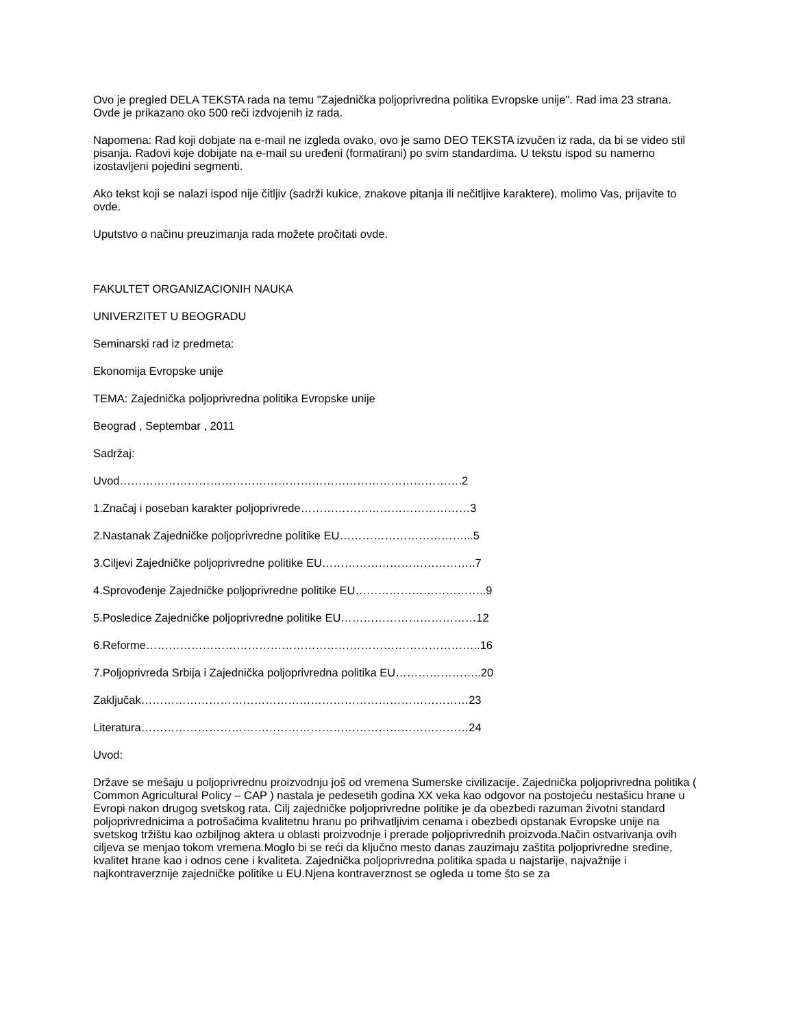Ovo je pregled DELA TEKSTA rada na temu "Zajednička poljoprivredna politika Evropske unije". Rad ima 23 strana. Ovde je prikazano oko 500 reči izdvojenih iz rada.
Napomena: Rad koji dobjate na e-mail ne izgleda ovako, ovo je samo DEO TEKSTA izvučen iz rada, da bi se video stil pisanja. Radovi koje dobijate na e-mail su uređeni (formatirani) po svim standardima. U tekstu ispod su namerno izostavljeni pojedini segmenti.
Ako tekst koji se nalazi ispod nije čitljiv (sadrži kukice, znakove pitanja ili nečitljive karaktere), molimo Vas, prijavite to ovde.
Uputstvo o načinu preuzimanja rada možete pročitati ovde.
FAKULTET ORGANIZACIONIH NAUKA
UNIVERZITET U BEOGRADU
Seminarski rad iz predmeta:
Ekonomija Evropske unije
TEMA: Zajednička poljoprivredna politika Evropske unije
Beograd , Septembar , 2011
Sadržaj:
Uvod……………………………………………………………………………….2
1.Značaj i poseban karakter poljoprivrede………………………………………3
2.Nastanak Zajedničke poljoprivredne politike EU……………………………...5
3.Ciljevi Zajedničke poljoprivredne politike EU…………………………………..7
4.Sprovođenje Zajedničke poljoprivredne politike EU……………………………..9
5.Posledice Zajedničke poljoprivredne politike EU………………………………12
6.Reforme……………………………………………………………………………..16
7.Poljoprivreda Srbija i Zajednička poljoprivredna politika EU…………………..20
Zaključak……………………………………………………………………………23
Literatura……………………………………………………………………………24
Uvod:
Države se mešaju u poljoprivrednu proizvodnju još od vremena Sumerske civilizacije. Zajednička poljoprivredna politika ( Common Agricultural Policy – CAP ) nastala je pedesetih godina XX veka kao odgovor na postojeću nestašicu hrane u Evropi nakon drugog svetskog rata. Cilj zajedničke poljoprivredne politike je da obezbedi razuman životni standard poljoprivrednicima a potrošačima kvalitetnu hranu po prihvatljivim cenama i obezbedi opstanak Evropske unije na svetskog tržištu kao ozbiljnog aktera u oblasti proizvodnje i prerade poljoprivrednih proizvoda.Način ostvarivanja ovih ciljeva se menjao tokom vremena.Moglo bi se reći da ključno mesto danas zauzimaju zaštita poljoprivredne sredine, kvalitet hrane kao i odnos cene i kvaliteta. Zajednička poljoprivredna politika spada u najstarije, najvažnije i najkontraverznije zajedničke politike u EU.Njena kontraverznost se ogleda u tome što se za